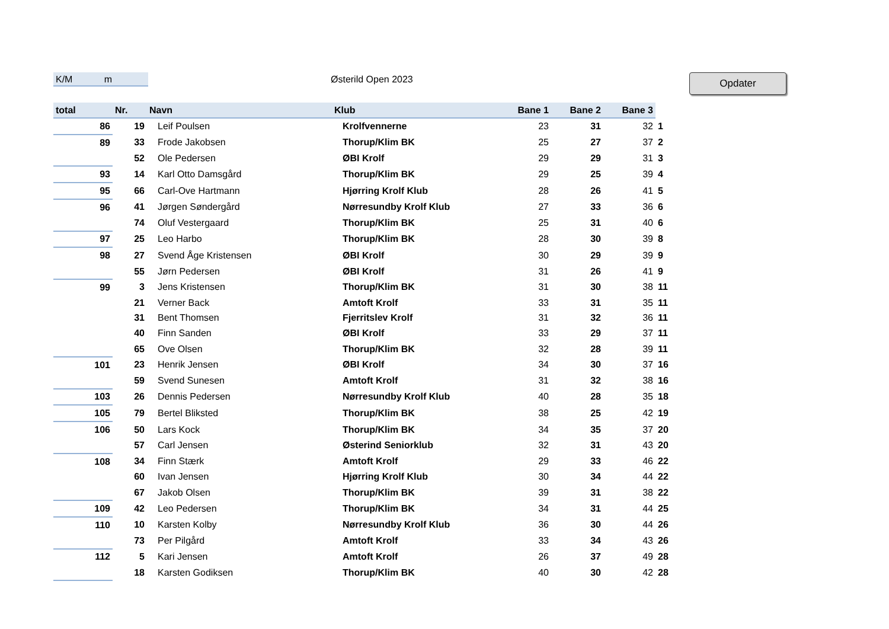K/M m Østerild Open 2023 Opdater
| total | Nr. | Navn | Klub | Bane 1 | Bane 2 | Bane 3 | |
| --- | --- | --- | --- | --- | --- | --- | --- |
| 86 | 19 | Leif Poulsen | Krolfvennerne | 23 | 31 | 32 | 1 |
| 89 | 33 | Frode Jakobsen | Thorup/Klim BK | 25 | 27 | 37 | 2 |
| | 52 | Ole Pedersen | ØBI Krolf | 29 | 29 | 31 | 3 |
| 93 | 14 | Karl Otto Damsgård | Thorup/Klim BK | 29 | 25 | 39 | 4 |
| 95 | 66 | Carl-Ove Hartmann | Hjørring Krolf Klub | 28 | 26 | 41 | 5 |
| 96 | 41 | Jørgen Søndergård | Nørresundby Krolf Klub | 27 | 33 | 36 | 6 |
| | 74 | Oluf Vestergaard | Thorup/Klim BK | 25 | 31 | 40 | 6 |
| 97 | 25 | Leo Harbo | Thorup/Klim BK | 28 | 30 | 39 | 8 |
| 98 | 27 | Svend Åge Kristensen | ØBI Krolf | 30 | 29 | 39 | 9 |
| | 55 | Jørn Pedersen | ØBI Krolf | 31 | 26 | 41 | 9 |
| 99 | 3 | Jens Kristensen | Thorup/Klim BK | 31 | 30 | 38 | 11 |
| | 21 | Verner Back | Amtoft Krolf | 33 | 31 | 35 | 11 |
| | 31 | Bent Thomsen | Fjerritslev Krolf | 31 | 32 | 36 | 11 |
| | 40 | Finn Sanden | ØBI Krolf | 33 | 29 | 37 | 11 |
| | 65 | Ove Olsen | Thorup/Klim BK | 32 | 28 | 39 | 11 |
| 101 | 23 | Henrik Jensen | ØBI Krolf | 34 | 30 | 37 | 16 |
| | 59 | Svend Sunesen | Amtoft Krolf | 31 | 32 | 38 | 16 |
| 103 | 26 | Dennis Pedersen | Nørresundby Krolf Klub | 40 | 28 | 35 | 18 |
| 105 | 79 | Bertel Bliksted | Thorup/Klim BK | 38 | 25 | 42 | 19 |
| 106 | 50 | Lars Kock | Thorup/Klim BK | 34 | 35 | 37 | 20 |
| | 57 | Carl Jensen | Østerind Seniorklub | 32 | 31 | 43 | 20 |
| 108 | 34 | Finn Stærk | Amtoft Krolf | 29 | 33 | 46 | 22 |
| | 60 | Ivan Jensen | Hjørring Krolf Klub | 30 | 34 | 44 | 22 |
| | 67 | Jakob Olsen | Thorup/Klim BK | 39 | 31 | 38 | 22 |
| 109 | 42 | Leo Pedersen | Thorup/Klim BK | 34 | 31 | 44 | 25 |
| 110 | 10 | Karsten Kolby | Nørresundby Krolf Klub | 36 | 30 | 44 | 26 |
| | 73 | Per Pilgård | Amtoft Krolf | 33 | 34 | 43 | 26 |
| 112 | 5 | Kari Jensen | Amtoft Krolf | 26 | 37 | 49 | 28 |
| | 18 | Karsten Godiksen | Thorup/Klim BK | 40 | 30 | 42 | 28 |